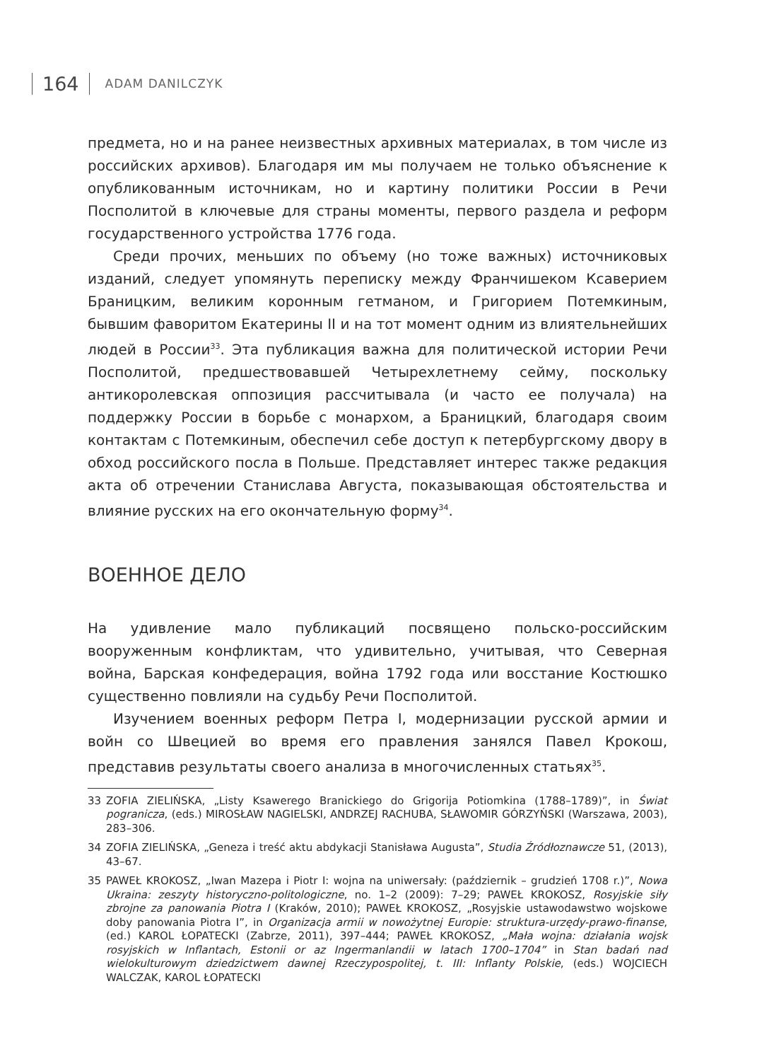164 ADAM DANILCZYK
предмета, но и на ранее неизвестных архивных материалах, в том числе из российских архивов). Благодаря им мы получаем не только объяснение к опубликованным источникам, но и картину политики России в Речи Посполитой в ключевые для страны моменты, первого раздела и реформ государственного устройства 1776 года.
Среди прочих, меньших по объему (но тоже важных) источниковых изданий, следует упомянуть переписку между Франчишеком Ксаверием Браницким, великим коронным гетманом, и Григорием Потемкиным, бывшим фаворитом Екатерины II и на тот момент одним из влиятельнейших людей в России<sup>33</sup>. Эта публикация важна для политической истории Речи Посполитой, предшествовавшей Четырехлетнему сейму, поскольку антикоролевская оппозиция рассчитывала (и часто ее получала) на поддержку России в борьбе с монархом, а Браницкий, благодаря своим контактам с Потемкиным, обеспечил себе доступ к петербургскому двору в обход российского посла в Польше. Представляет интерес также редакция акта об отречении Станислава Августа, показывающая обстоятельства и влияние русских на его окончательную форму<sup>34</sup>.
ВОЕННОЕ ДЕЛО
На удивление мало публикаций посвящено польско-российским вооруженным конфликтам, что удивительно, учитывая, что Северная война, Барская конфедерация, война 1792 года или восстание Костюшко существенно повлияли на судьбу Речи Посполитой.
Изучением военных реформ Петра I, модернизации русской армии и войн со Швецией во время его правления занялся Павел Крокош, представив результаты своего анализа в многочисленных статьях<sup>35</sup>.
33 ZOFIA ZIELIŃSKA, „Listy Ksawerego Branickiego do Grigorija Potiomkina (1788–1789)”, in Świat pogranicza, (eds.) MIROSŁAW NAGIELSKI, ANDRZEJ RACHUBA, SŁAWOMIR GÓRZYŃSKI (Warszawa, 2003), 283–306.
34 ZOFIA ZIELIŃSKA, „Geneza i treść aktu abdykacji Stanisława Augusta”, Studia Źródłoznawcze 51, (2013), 43–67.
35 PAWEŁ KROKOSZ, „Iwan Mazepa i Piotr I: wojna na uniwersały: (październik – grudzień 1708 r.)”, Nowa Ukraina: zeszyty historyczno-politologiczne, no. 1–2 (2009): 7–29; PAWEŁ KROKOSZ, Rosyjskie siły zbrojne za panowania Piotra I (Kraków, 2010); PAWEŁ KROKOSZ, „Rosyjskie ustawodawstwo wojskowe doby panowania Piotra I”, in Organizacja armii w nowożytnej Europie: struktura-urzędy-prawo-finanse, (ed.) KAROL ŁOPATECKI (Zabrze, 2011), 397–444; PAWEŁ KROKOSZ, „Mała wojna: działania wojsk rosyjskich w Inflantach, Estonii or az Ingermanlandii w latach 1700–1704” in Stan badań nad wielokulturowym dziedzictwem dawnej Rzeczypospolitej, t. III: Inflanty Polskie, (eds.) WOJCIECH WALCZAK, KAROL ŁOPATECKI